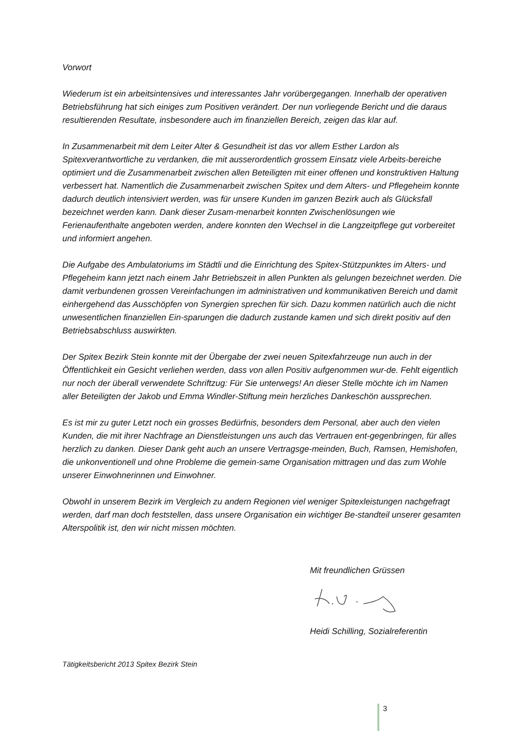Vorwort
Wiederum ist ein arbeitsintensives und interessantes Jahr vorübergegangen. Innerhalb der operativen Betriebsführung hat sich einiges zum Positiven verändert. Der nun vorliegende Bericht und die daraus resultierenden Resultate, insbesondere auch im finanziellen Bereich, zeigen das klar auf.
In Zusammenarbeit mit dem Leiter Alter & Gesundheit ist das vor allem Esther Lardon als Spitexverantwortliche zu verdanken, die mit ausserordentlich grossem Einsatz viele Arbeits-bereiche optimiert und die Zusammenarbeit zwischen allen Beteiligten mit einer offenen und konstruktiven Haltung verbessert hat. Namentlich die Zusammenarbeit zwischen Spitex und dem Alters- und Pflegeheim konnte dadurch deutlich intensiviert werden, was für unsere Kunden im ganzen Bezirk auch als Glücksfall bezeichnet werden kann. Dank dieser Zusam-menarbeit konnten Zwischenlösungen wie Ferienaufenthalte angeboten werden, andere konnten den Wechsel in die Langzeitpflege gut vorbereitet und informiert angehen.
Die Aufgabe des Ambulatoriums im Städtli und die Einrichtung des Spitex-Stützpunktes im Alters- und Pflegeheim kann jetzt nach einem Jahr Betriebszeit in allen Punkten als gelungen bezeichnet werden. Die damit verbundenen grossen Vereinfachungen im administrativen und kommunikativen Bereich und damit einhergehend das Ausschöpfen von Synergien sprechen für sich. Dazu kommen natürlich auch die nicht unwesentlichen finanziellen Ein-sparungen die dadurch zustande kamen und sich direkt positiv auf den Betriebsabschluss auswirkten.
Der Spitex Bezirk Stein konnte mit der Übergabe der zwei neuen Spitexfahrzeuge nun auch in der Öffentlichkeit ein Gesicht verliehen werden, dass von allen Positiv aufgenommen wur-de. Fehlt eigentlich nur noch der überall verwendete Schriftzug: Für Sie unterwegs! An dieser Stelle möchte ich im Namen aller Beteiligten der Jakob und Emma Windler-Stiftung mein herzliches Dankeschön aussprechen.
Es ist mir zu guter Letzt noch ein grosses Bedürfnis, besonders dem Personal, aber auch den vielen Kunden, die mit ihrer Nachfrage an Dienstleistungen uns auch das Vertrauen ent-gegenbringen, für alles herzlich zu danken. Dieser Dank geht auch an unsere Vertragsge-meinden, Buch, Ramsen, Hemishofen, die unkonventionell und ohne Probleme die gemein-same Organisation mittragen und das zum Wohle unserer Einwohnerinnen und Einwohner.
Obwohl in unserem Bezirk im Vergleich zu andern Regionen viel weniger Spitexleistungen nachgefragt werden, darf man doch feststellen, dass unsere Organisation ein wichtiger Be-standteil unserer gesamten Alterspolitik ist, den wir nicht missen möchten.
Mit freundlichen Grüssen
Heidi Schilling, Sozialreferentin
Tätigkeitsbericht 2013 Spitex Bezirk Stein
3